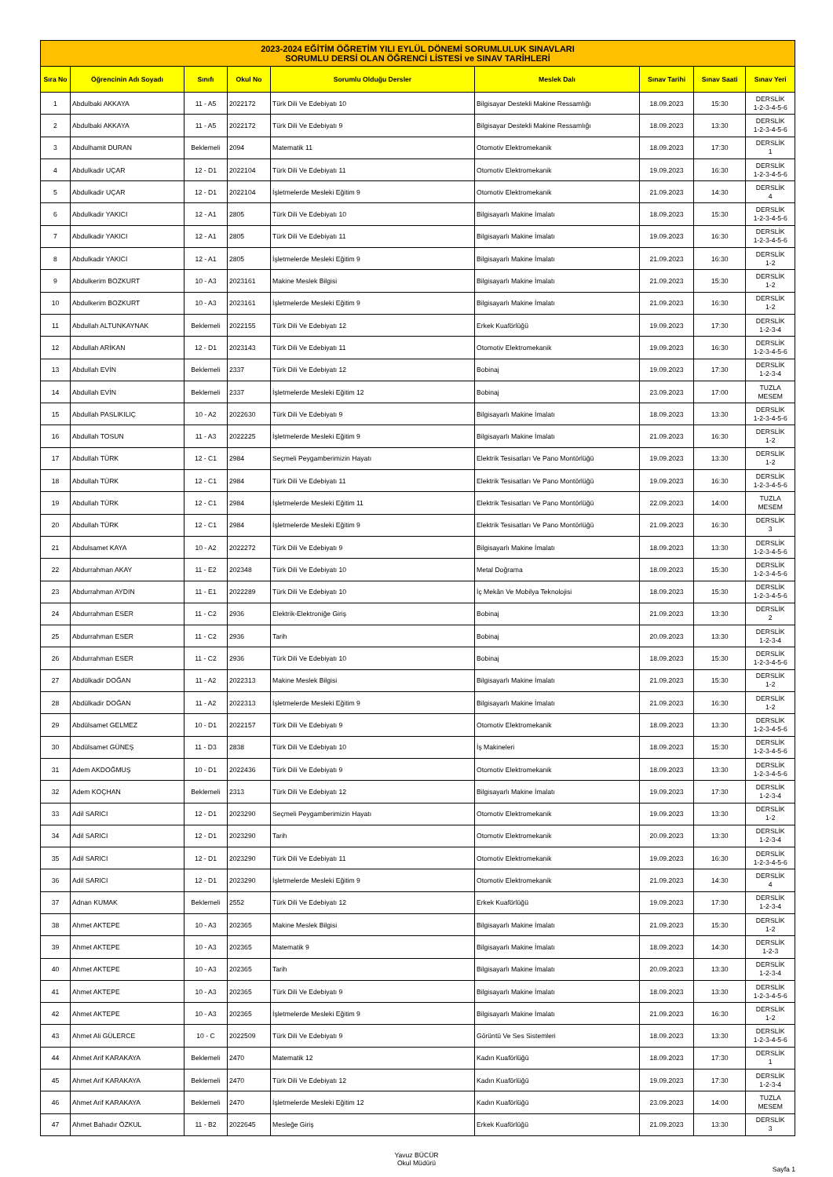| 2023-2024 EĞİTİM ÖĞRETİM YILI EYLÜL DÖNEMİ SORUMLULUK SINAVLARI SORUMLU DERSİ OLAN ÖĞRENCİ LİSTESİ ve SINAV TARİHLERİ | | | | | | | | |
| Sıra No | Öğrencinin Adı Soyadı | Sınıfı | Okul No | Sorumlu Olduğu Dersler | Meslek Dalı | Sınav Tarihi | Sınav Saati | Sınav Yeri |
| 1 | Abdulbaki AKKAYA | 11 - A5 | 2022172 | Türk Dili Ve Edebiyatı 10 | Bilgisayar Destekli Makine Ressamlığı | 18.09.2023 | 15:30 | DERSLİK 1-2-3-4-5-6 |
| 2 | Abdulbaki AKKAYA | 11 - A5 | 2022172 | Türk Dili Ve Edebiyatı 9 | Bilgisayar Destekli Makine Ressamlığı | 18.09.2023 | 13:30 | DERSLİK 1-2-3-4-5-6 |
| 3 | Abdulhamit DURAN | Beklemeli | 2094 | Matematik 11 | Otomotiv Elektromekanik | 18.09.2023 | 17:30 | DERSLİK 1 |
| 4 | Abdulkadir UÇAR | 12 - D1 | 2022104 | Türk Dili Ve Edebiyatı 11 | Otomotiv Elektromekanik | 19.09.2023 | 16:30 | DERSLİK 1-2-3-4-5-6 |
| 5 | Abdulkadir UÇAR | 12 - D1 | 2022104 | İşletmelerde Mesleki Eğitim 9 | Otomotiv Elektromekanik | 21.09.2023 | 14:30 | DERSLİK 4 |
| 6 | Abdulkadir YAKICI | 12 - A1 | 2805 | Türk Dili Ve Edebiyatı 10 | Bilgisayarlı Makine İmalatı | 18.09.2023 | 15:30 | DERSLİK 1-2-3-4-5-6 |
| 7 | Abdulkadir YAKICI | 12 - A1 | 2805 | Türk Dili Ve Edebiyatı 11 | Bilgisayarlı Makine İmalatı | 19.09.2023 | 16:30 | DERSLİK 1-2-3-4-5-6 |
| 8 | Abdulkadir YAKICI | 12 - A1 | 2805 | İşletmelerde Mesleki Eğitim 9 | Bilgisayarlı Makine İmalatı | 21.09.2023 | 16:30 | DERSLİK 1-2 |
| 9 | Abdulkerim BOZKURT | 10 - A3 | 2023161 | Makine Meslek Bilgisi | Bilgisayarlı Makine İmalatı | 21.09.2023 | 15:30 | DERSLİK 1-2 |
| 10 | Abdulkerim BOZKURT | 10 - A3 | 2023161 | İşletmelerde Mesleki Eğitim 9 | Bilgisayarlı Makine İmalatı | 21.09.2023 | 16:30 | DERSLİK 1-2 |
| 11 | Abdullah ALTUNKAYNAK | Beklemeli | 2022155 | Türk Dili Ve Edebiyatı 12 | Erkek Kuaförlüğü | 19.09.2023 | 17:30 | DERSLİK 1-2-3-4 |
| 12 | Abdullah ARİKAN | 12 - D1 | 2023143 | Türk Dili Ve Edebiyatı 11 | Otomotiv Elektromekanik | 19.09.2023 | 16:30 | DERSLİK 1-2-3-4-5-6 |
| 13 | Abdullah EVİN | Beklemeli | 2337 | Türk Dili Ve Edebiyatı 12 | Bobinaj | 19.09.2023 | 17:30 | DERSLİK 1-2-3-4 |
| 14 | Abdullah EVİN | Beklemeli | 2337 | İşletmelerde Mesleki Eğitim 12 | Bobinaj | 23.09.2023 | 17:00 | TUZLA MESEM |
| 15 | Abdullah PASLIKILIÇ | 10 - A2 | 2022630 | Türk Dili Ve Edebiyatı 9 | Bilgisayarlı Makine İmalatı | 18.09.2023 | 13:30 | DERSLİK 1-2-3-4-5-6 |
| 16 | Abdullah TOSUN | 11 - A3 | 2022225 | İşletmelerde Mesleki Eğitim 9 | Bilgisayarlı Makine İmalatı | 21.09.2023 | 16:30 | DERSLİK 1-2 |
| 17 | Abdullah TÜRK | 12 - C1 | 2984 | Seçmeli Peygamberimizin Hayatı | Elektrik Tesisatları Ve Pano Montörlüğü | 19.09.2023 | 13:30 | DERSLİK 1-2 |
| 18 | Abdullah TÜRK | 12 - C1 | 2984 | Türk Dili Ve Edebiyatı 11 | Elektrik Tesisatları Ve Pano Montörlüğü | 19.09.2023 | 16:30 | DERSLİK 1-2-3-4-5-6 |
| 19 | Abdullah TÜRK | 12 - C1 | 2984 | İşletmelerde Mesleki Eğitim 11 | Elektrik Tesisatları Ve Pano Montörlüğü | 22.09.2023 | 14:00 | TUZLA MESEM |
| 20 | Abdullah TÜRK | 12 - C1 | 2984 | İşletmelerde Mesleki Eğitim 9 | Elektrik Tesisatları Ve Pano Montörlüğü | 21.09.2023 | 16:30 | DERSLİK 3 |
| 21 | Abdulsamet KAYA | 10 - A2 | 2022272 | Türk Dili Ve Edebiyatı 9 | Bilgisayarlı Makine İmalatı | 18.09.2023 | 13:30 | DERSLİK 1-2-3-4-5-6 |
| 22 | Abdurrahman AKAY | 11 - E2 | 202348 | Türk Dili Ve Edebiyatı 10 | Metal Doğrama | 18.09.2023 | 15:30 | DERSLİK 1-2-3-4-5-6 |
| 23 | Abdurrahman AYDIN | 11 - E1 | 2022289 | Türk Dili Ve Edebiyatı 10 | İç Mekân Ve Mobilya Teknolojisi | 18.09.2023 | 15:30 | DERSLİK 1-2-3-4-5-6 |
| 24 | Abdurrahman ESER | 11 - C2 | 2936 | Elektrik-Elektroniğe Giriş | Bobinaj | 21.09.2023 | 13:30 | DERSLİK 2 |
| 25 | Abdurrahman ESER | 11 - C2 | 2936 | Tarih | Bobinaj | 20.09.2023 | 13:30 | DERSLİK 1-2-3-4 |
| 26 | Abdurrahman ESER | 11 - C2 | 2936 | Türk Dili Ve Edebiyatı 10 | Bobinaj | 18.09.2023 | 15:30 | DERSLİK 1-2-3-4-5-6 |
| 27 | Abdülkadir DOĞAN | 11 - A2 | 2022313 | Makine Meslek Bilgisi | Bilgisayarlı Makine İmalatı | 21.09.2023 | 15:30 | DERSLİK 1-2 |
| 28 | Abdülkadir DOĞAN | 11 - A2 | 2022313 | İşletmelerde Mesleki Eğitim 9 | Bilgisayarlı Makine İmalatı | 21.09.2023 | 16:30 | DERSLİK 1-2 |
| 29 | Abdülsamet GELMEZ | 10 - D1 | 2022157 | Türk Dili Ve Edebiyatı 9 | Otomotiv Elektromekanik | 18.09.2023 | 13:30 | DERSLİK 1-2-3-4-5-6 |
| 30 | Abdülsamet GÜNEŞ | 11 - D3 | 2838 | Türk Dili Ve Edebiyatı 10 | İş Makineleri | 18.09.2023 | 15:30 | DERSLİK 1-2-3-4-5-6 |
| 31 | Adem AKDOĞMUŞ | 10 - D1 | 2022436 | Türk Dili Ve Edebiyatı 9 | Otomotiv Elektromekanik | 18.09.2023 | 13:30 | DERSLİK 1-2-3-4-5-6 |
| 32 | Adem KOÇHAN | Beklemeli | 2313 | Türk Dili Ve Edebiyatı 12 | Bilgisayarlı Makine İmalatı | 19.09.2023 | 17:30 | DERSLİK 1-2-3-4 |
| 33 | Adil SARICI | 12 - D1 | 2023290 | Seçmeli Peygamberimizin Hayatı | Otomotiv Elektromekanik | 19.09.2023 | 13:30 | DERSLİK 1-2 |
| 34 | Adil SARICI | 12 - D1 | 2023290 | Tarih | Otomotiv Elektromekanik | 20.09.2023 | 13:30 | DERSLİK 1-2-3-4 |
| 35 | Adil SARICI | 12 - D1 | 2023290 | Türk Dili Ve Edebiyatı 11 | Otomotiv Elektromekanik | 19.09.2023 | 16:30 | DERSLİK 1-2-3-4-5-6 |
| 36 | Adil SARICI | 12 - D1 | 2023290 | İşletmelerde Mesleki Eğitim 9 | Otomotiv Elektromekanik | 21.09.2023 | 14:30 | DERSLİK 4 |
| 37 | Adnan KUMAK | Beklemeli | 2552 | Türk Dili Ve Edebiyatı 12 | Erkek Kuaförlüğü | 19.09.2023 | 17:30 | DERSLİK 1-2-3-4 |
| 38 | Ahmet AKTEPE | 10 - A3 | 202365 | Makine Meslek Bilgisi | Bilgisayarlı Makine İmalatı | 21.09.2023 | 15:30 | DERSLİK 1-2 |
| 39 | Ahmet AKTEPE | 10 - A3 | 202365 | Matematik 9 | Bilgisayarlı Makine İmalatı | 18.09.2023 | 14:30 | DERSLİK 1-2-3 |
| 40 | Ahmet AKTEPE | 10 - A3 | 202365 | Tarih | Bilgisayarlı Makine İmalatı | 20.09.2023 | 13:30 | DERSLİK 1-2-3-4 |
| 41 | Ahmet AKTEPE | 10 - A3 | 202365 | Türk Dili Ve Edebiyatı 9 | Bilgisayarlı Makine İmalatı | 18.09.2023 | 13:30 | DERSLİK 1-2-3-4-5-6 |
| 42 | Ahmet AKTEPE | 10 - A3 | 202365 | İşletmelerde Mesleki Eğitim 9 | Bilgisayarlı Makine İmalatı | 21.09.2023 | 16:30 | DERSLİK 1-2 |
| 43 | Ahmet Ali GÜLERCE | 10 - C | 2022509 | Türk Dili Ve Edebiyatı 9 | Görüntü Ve Ses Sistemleri | 18.09.2023 | 13:30 | DERSLİK 1-2-3-4-5-6 |
| 44 | Ahmet Arif KARAKAYA | Beklemeli | 2470 | Matematik 12 | Kadın Kuaförlüğü | 18.09.2023 | 17:30 | DERSLİK 1 |
| 45 | Ahmet Arif KARAKAYA | Beklemeli | 2470 | Türk Dili Ve Edebiyatı 12 | Kadın Kuaförlüğü | 19.09.2023 | 17:30 | DERSLİK 1-2-3-4 |
| 46 | Ahmet Arif KARAKAYA | Beklemeli | 2470 | İşletmelerde Mesleki Eğitim 12 | Kadın Kuaförlüğü | 23.09.2023 | 14:00 | TUZLA MESEM |
| 47 | Ahmet Bahadır ÖZKUL | 11 - B2 | 2022645 | Mesleğe Giriş | Erkek Kuaförlüğü | 21.09.2023 | 13:30 | DERSLİK 3 |
Yavuz BÜCÜR
Okul Müdürü
Sayfa 1